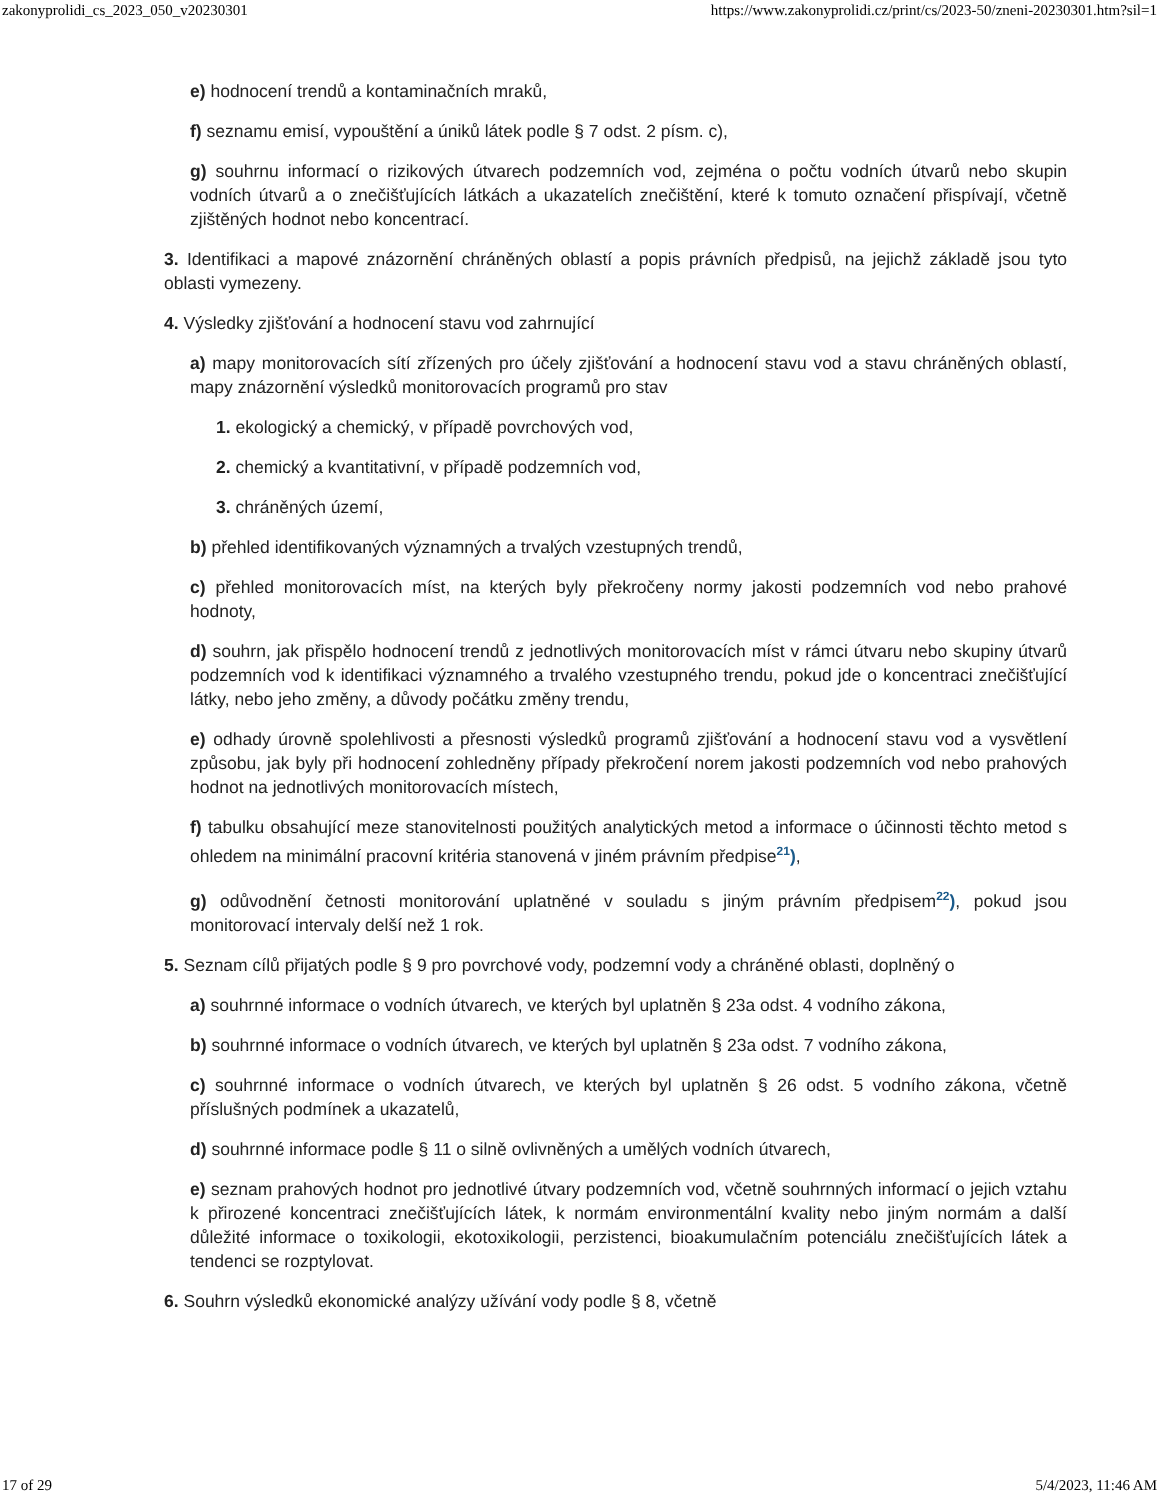zakonyprolidi_cs_2023_050_v20230301 https://www.zakonyprolidi.cz/print/cs/2023-50/zneni-20230301.htm?sil=1
e) hodnocení trendů a kontaminačních mraků,
f) seznamu emisí, vypouštění a úniků látek podle § 7 odst. 2 písm. c),
g) souhrnu informací o rizikových útvarech podzemních vod, zejména o počtu vodních útvarů nebo skupin vodních útvarů a o znečišťujících látkách a ukazatelích znečištění, které k tomuto označení přispívají, včetně zjištěných hodnot nebo koncentrací.
3. Identifikaci a mapové znázornění chráněných oblastí a popis právních předpisů, na jejichž základě jsou tyto oblasti vymezeny.
4. Výsledky zjišťování a hodnocení stavu vod zahrnující
a) mapy monitorovacích sítí zřízených pro účely zjišťování a hodnocení stavu vod a stavu chráněných oblastí, mapy znázornění výsledků monitorovacích programů pro stav
1. ekologický a chemický, v případě povrchových vod,
2. chemický a kvantitativní, v případě podzemních vod,
3. chráněných území,
b) přehled identifikovaných významných a trvalých vzestupných trendů,
c) přehled monitorovacích míst, na kterých byly překročeny normy jakosti podzemních vod nebo prahové hodnoty,
d) souhrn, jak přispělo hodnocení trendů z jednotlivých monitorovacích míst v rámci útvaru nebo skupiny útvarů podzemních vod k identifikaci významného a trvalého vzestupného trendu, pokud jde o koncentraci znečišťující látky, nebo jeho změny, a důvody počátku změny trendu,
e) odhady úrovně spolehlivosti a přesnosti výsledků programů zjišťování a hodnocení stavu vod a vysvětlení způsobu, jak byly při hodnocení zohledněny případy překročení norem jakosti podzemních vod nebo prahových hodnot na jednotlivých monitorovacích místech,
f) tabulku obsahující meze stanovitelnosti použitých analytických metod a informace o účinnosti těchto metod s ohledem na minimální pracovní kritéria stanovená v jiném právním předpise<sup>21</sup>),
g) odůvodnění četnosti monitorování uplatněné v souladu s jiným právním předpisem<sup>22</sup>), pokud jsou monitorovací intervaly delší než 1 rok.
5. Seznam cílů přijatých podle § 9 pro povrchové vody, podzemní vody a chráněné oblasti, doplněný o
a) souhrnné informace o vodních útvarech, ve kterých byl uplatněn § 23a odst. 4 vodního zákona,
b) souhrnné informace o vodních útvarech, ve kterých byl uplatněn § 23a odst. 7 vodního zákona,
c) souhrnné informace o vodních útvarech, ve kterých byl uplatněn § 26 odst. 5 vodního zákona, včetně příslušných podmínek a ukazatelů,
d) souhrnné informace podle § 11 o silně ovlivněných a umělých vodních útvarech,
e) seznam prahových hodnot pro jednotlivé útvary podzemních vod, včetně souhrnných informací o jejich vztahu k přirozené koncentraci znečišťujících látek, k normám environmentální kvality nebo jiným normám a další důležité informace o toxikologii, ekotoxikologii, perzistenci, bioakumulačním potenciálu znečišťujících látek a tendenci se rozptylovat.
6. Souhrn výsledků ekonomické analýzy užívání vody podle § 8, včetně
17 of 29 5/4/2023, 11:46 AM